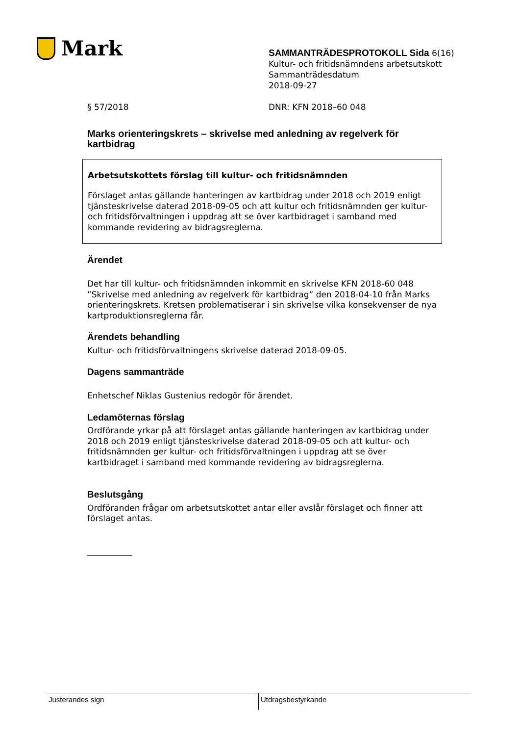Mark
SAMMANTRÄDESPROTOKOLL Sida 6(16)
Kultur- och fritidsnämndens arbetsutskott
Sammanträdesdatum
2018-09-27
§ 57/2018 DNR: KFN 2018–60 048
Marks orienteringskrets – skrivelse med anledning av regelverk för kartbidrag
Arbetsutskottets förslag till kultur- och fritidsnämnden
Förslaget antas gällande hanteringen av kartbidrag under 2018 och 2019 enligt tjänsteskrivelse daterad 2018-09-05 och att kultur och fritidsnämnden ger kultur- och fritidsförvaltningen i uppdrag att se över kartbidraget i samband med kommande revidering av bidragsreglerna.
Ärendet
Det har till kultur- och fritidsnämnden inkommit en skrivelse KFN 2018-60 048 ”Skrivelse med anledning av regelverk för kartbidrag” den 2018-04-10 från Marks orienteringskrets. Kretsen problematiserar i sin skrivelse vilka konsekvenser de nya kartproduktionsreglerna får.
Ärendets behandling
Kultur- och fritidsförvaltningens skrivelse daterad 2018-09-05.
Dagens sammanträde
Enhetschef Niklas Gustenius redogör för ärendet.
Ledamöternas förslag
Ordförande yrkar på att förslaget antas gällande hanteringen av kartbidrag under 2018 och 2019 enligt tjänsteskrivelse daterad 2018-09-05 och att kultur- och fritidsnämnden ger kultur- och fritidsförvaltningen i uppdrag att se över kartbidraget i samband med kommande revidering av bidragsreglerna.
Beslutsgång
Ordföranden frågar om arbetsutskottet antar eller avslår förslaget och finner att förslaget antas.
Justerandes sign
Utdragsbestyrkande